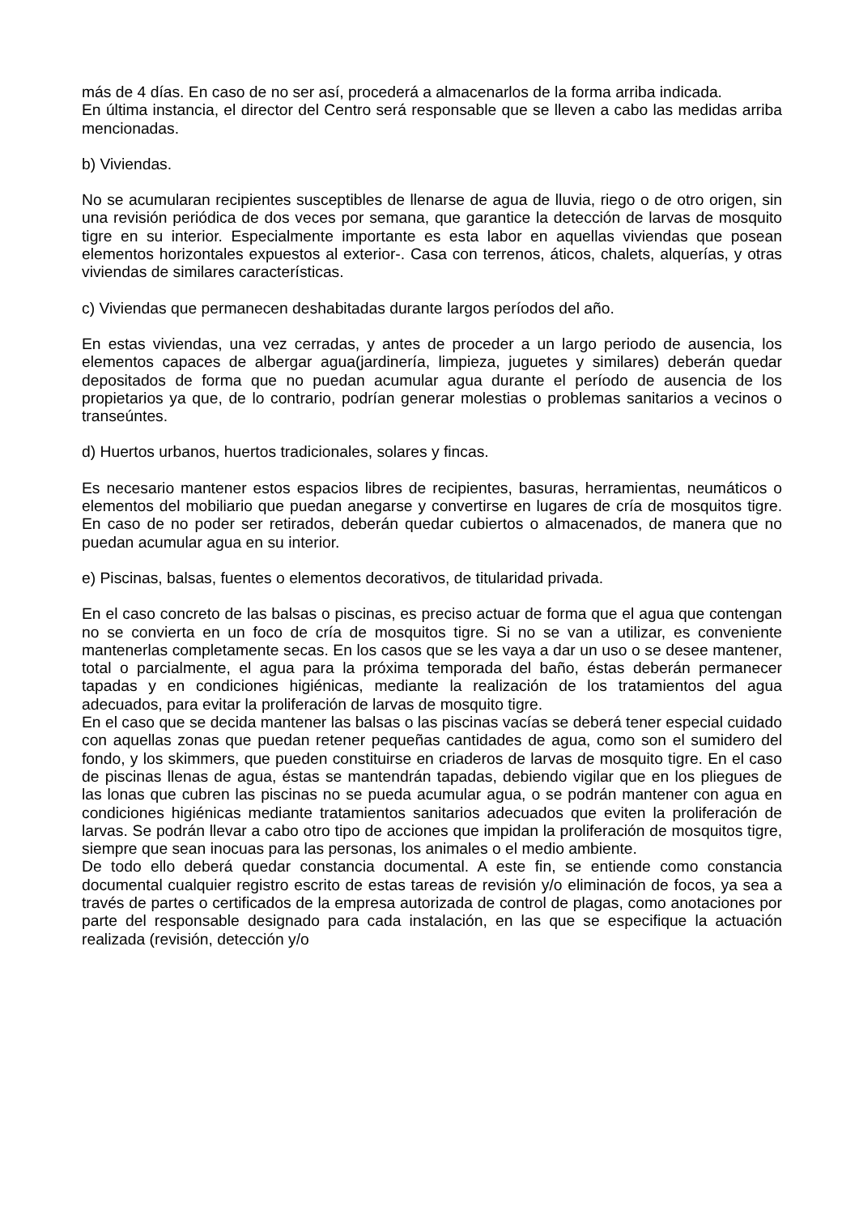más de 4 días. En caso de no ser así, procederá a almacenarlos de la forma arriba indicada.
En última instancia, el director del Centro será responsable que se lleven a cabo las medidas arriba mencionadas.
b) Viviendas.
No se acumularan recipientes susceptibles de llenarse de agua de lluvia, riego o de otro origen, sin una revisión periódica de dos veces por semana, que garantice la detección de larvas de mosquito tigre en su interior. Especialmente importante es esta labor en aquellas viviendas que posean elementos horizontales expuestos al exterior-. Casa con terrenos, áticos, chalets, alquerías, y otras viviendas de similares características.
c) Viviendas que permanecen deshabitadas durante largos períodos del año.
En estas viviendas, una vez cerradas, y antes de proceder a un largo periodo de ausencia, los elementos capaces de albergar agua(jardinería, limpieza, juguetes y similares) deberán quedar depositados de forma que no puedan acumular agua durante el período de ausencia de los propietarios ya que, de lo contrario, podrían generar molestias o problemas sanitarios a vecinos o transeúntes.
d) Huertos urbanos, huertos tradicionales, solares y fincas.
Es necesario mantener estos espacios libres de recipientes, basuras, herramientas, neumáticos o elementos del mobiliario que puedan anegarse y convertirse en lugares de cría de mosquitos tigre. En caso de no poder ser retirados, deberán quedar cubiertos o almacenados, de manera que no puedan acumular agua en su interior.
e) Piscinas, balsas, fuentes o elementos decorativos, de titularidad privada.
En el caso concreto de las balsas o piscinas, es preciso actuar de forma que el agua que contengan no se convierta en un foco de cría de mosquitos tigre. Si no se van a utilizar, es conveniente mantenerlas completamente secas. En los casos que se les vaya a dar un uso o se desee mantener, total o parcialmente, el agua para la próxima temporada del baño, éstas deberán permanecer tapadas y en condiciones higiénicas, mediante la realización de los tratamientos del agua adecuados, para evitar la proliferación de larvas de mosquito tigre.
En el caso que se decida mantener las balsas o las piscinas vacías se deberá tener especial cuidado con aquellas zonas que puedan retener pequeñas cantidades de agua, como son el sumidero del fondo, y los skimmers, que pueden constituirse en criaderos de larvas de mosquito tigre. En el caso de piscinas llenas de agua, éstas se mantendrán tapadas, debiendo vigilar que en los pliegues de las lonas que cubren las piscinas no se pueda acumular agua, o se podrán mantener con agua en condiciones higiénicas mediante tratamientos sanitarios adecuados que eviten la proliferación de larvas. Se podrán llevar a cabo otro tipo de acciones que impidan la proliferación de mosquitos tigre, siempre que sean inocuas para las personas, los animales o el medio ambiente.
De todo ello deberá quedar constancia documental. A este fin, se entiende como constancia documental cualquier registro escrito de estas tareas de revisión y/o eliminación de focos, ya sea a través de partes o certificados de la empresa autorizada de control de plagas, como anotaciones por parte del responsable designado para cada instalación, en las que se especifique la actuación realizada (revisión, detección y/o